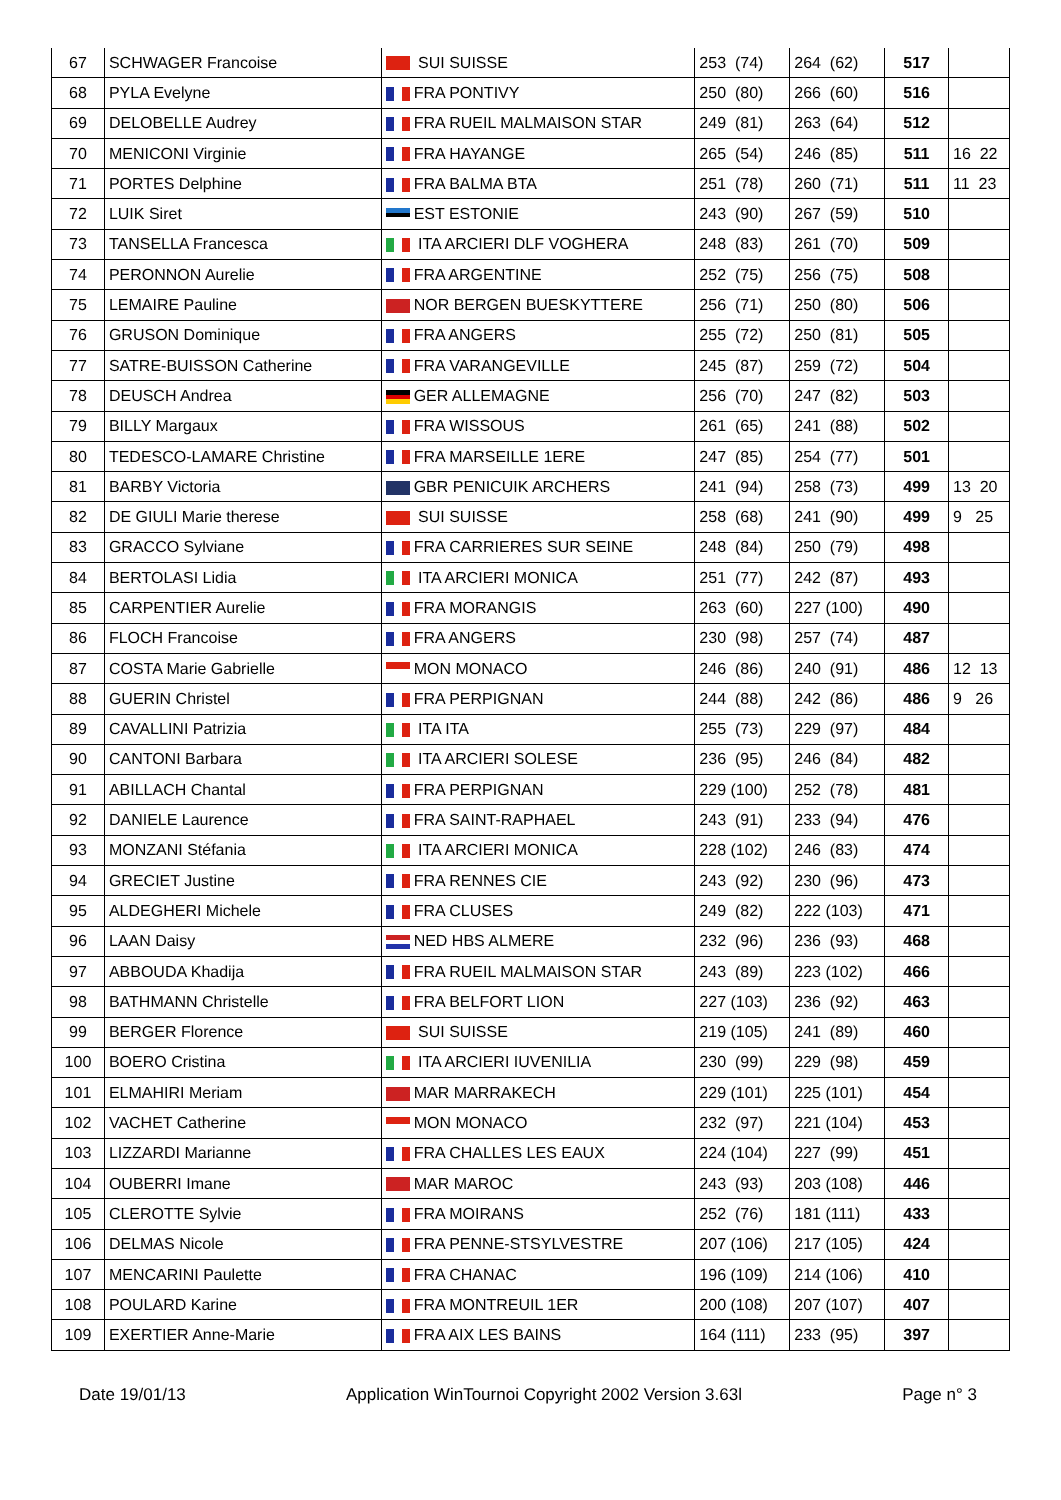| 67 | SCHWAGER Francoise | SUI SUISSE | 253 (74) | 264 (62) | 517 | |
| 68 | PYLA Evelyne | FRA PONTIVY | 250 (80) | 266 (60) | 516 | |
| 69 | DELOBELLE Audrey | FRA RUEIL MALMAISON STAR | 249 (81) | 263 (64) | 512 | |
| 70 | MENICONI Virginie | FRA HAYANGE | 265 (54) | 246 (85) | 511 | 16 22 |
| 71 | PORTES Delphine | FRA BALMA BTA | 251 (78) | 260 (71) | 511 | 11 23 |
| 72 | LUIK Siret | EST ESTONIE | 243 (90) | 267 (59) | 510 | |
| 73 | TANSELLA Francesca | ITA ARCIERI DLF VOGHERA | 248 (83) | 261 (70) | 509 | |
| 74 | PERONNON Aurelie | FRA ARGENTINE | 252 (75) | 256 (75) | 508 | |
| 75 | LEMAIRE Pauline | NOR BERGEN BUESKYTTERE | 256 (71) | 250 (80) | 506 | |
| 76 | GRUSON Dominique | FRA ANGERS | 255 (72) | 250 (81) | 505 | |
| 77 | SATRE-BUISSON Catherine | FRA VARANGEVILLE | 245 (87) | 259 (72) | 504 | |
| 78 | DEUSCH Andrea | GER ALLEMAGNE | 256 (70) | 247 (82) | 503 | |
| 79 | BILLY Margaux | FRA WISSOUS | 261 (65) | 241 (88) | 502 | |
| 80 | TEDESCO-LAMARE Christine | FRA MARSEILLE 1ERE | 247 (85) | 254 (77) | 501 | |
| 81 | BARBY Victoria | GBR PENICUIK ARCHERS | 241 (94) | 258 (73) | 499 | 13 20 |
| 82 | DE GIULI Marie therese | SUI SUISSE | 258 (68) | 241 (90) | 499 | 9 25 |
| 83 | GRACCO Sylviane | FRA CARRIERES SUR SEINE | 248 (84) | 250 (79) | 498 | |
| 84 | BERTOLASI Lidia | ITA ARCIERI MONICA | 251 (77) | 242 (87) | 493 | |
| 85 | CARPENTIER Aurelie | FRA MORANGIS | 263 (60) | 227 (100) | 490 | |
| 86 | FLOCH Francoise | FRA ANGERS | 230 (98) | 257 (74) | 487 | |
| 87 | COSTA Marie Gabrielle | MON MONACO | 246 (86) | 240 (91) | 486 | 12 13 |
| 88 | GUERIN Christel | FRA PERPIGNAN | 244 (88) | 242 (86) | 486 | 9 26 |
| 89 | CAVALLINI Patrizia | ITA ITA | 255 (73) | 229 (97) | 484 | |
| 90 | CANTONI Barbara | ITA ARCIERI SOLESE | 236 (95) | 246 (84) | 482 | |
| 91 | ABILLACH Chantal | FRA PERPIGNAN | 229 (100) | 252 (78) | 481 | |
| 92 | DANIELE Laurence | FRA SAINT-RAPHAEL | 243 (91) | 233 (94) | 476 | |
| 93 | MONZANI Stéfania | ITA ARCIERI MONICA | 228 (102) | 246 (83) | 474 | |
| 94 | GRECIET Justine | FRA RENNES CIE | 243 (92) | 230 (96) | 473 | |
| 95 | ALDEGHERI Michele | FRA CLUSES | 249 (82) | 222 (103) | 471 | |
| 96 | LAAN Daisy | NED HBS ALMERE | 232 (96) | 236 (93) | 468 | |
| 97 | ABBOUDA Khadija | FRA RUEIL MALMAISON STAR | 243 (89) | 223 (102) | 466 | |
| 98 | BATHMANN Christelle | FRA BELFORT LION | 227 (103) | 236 (92) | 463 | |
| 99 | BERGER Florence | SUI SUISSE | 219 (105) | 241 (89) | 460 | |
| 100 | BOERO Cristina | ITA ARCIERI IUVENILIA | 230 (99) | 229 (98) | 459 | |
| 101 | ELMAHIRI Meriam | MAR MARRAKECH | 229 (101) | 225 (101) | 454 | |
| 102 | VACHET Catherine | MON MONACO | 232 (97) | 221 (104) | 453 | |
| 103 | LIZZARDI Marianne | FRA CHALLES LES EAUX | 224 (104) | 227 (99) | 451 | |
| 104 | OUBERRI Imane | MAR MAROC | 243 (93) | 203 (108) | 446 | |
| 105 | CLEROTTE Sylvie | FRA MOIRANS | 252 (76) | 181 (111) | 433 | |
| 106 | DELMAS Nicole | FRA PENNE-STSYLVESTRE | 207 (106) | 217 (105) | 424 | |
| 107 | MENCARINI Paulette | FRA CHANAC | 196 (109) | 214 (106) | 410 | |
| 108 | POULARD Karine | FRA MONTREUIL 1ER | 200 (108) | 207 (107) | 407 | |
| 109 | EXERTIER Anne-Marie | FRA AIX LES BAINS | 164 (111) | 233 (95) | 397 | |
Date 19/01/13 Application WinTournoi Copyright 2002 Version 3.63l Page n° 3